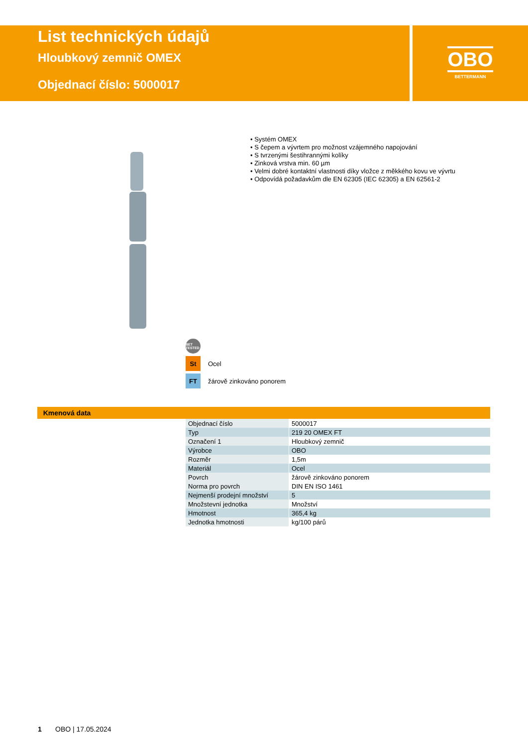List technických údajů
Hloubkový zemnič OMEX
Objednací číslo: 5000017
OBO
BETTERMANN
• Systém OMEX
• S čepem a vývrtem pro možnost vzájemného napojování
• S tvrzenými šestihrannými kolíky
• Zinková vrstva min. 60 µm
• Velmi dobré kontaktní vlastnosti díky vložce z měkkého kovu ve vývrtu
• Odpovídá požadavkům dle EN 62305 (IEC 62305) a EN 62561-2
BET TESTED
St
Ocel
FT
žárově zinkováno ponorem
Kmenová data
| Objednací číslo | 5000017 |
| Typ | 219 20 OMEX FT |
| Označení 1 | Hloubkový zemnič |
| Výrobce | OBO |
| Rozměr | 1,5m |
| Materiál | Ocel |
| Povrch | žárově zinkováno ponorem |
| Norma pro povrch | DIN EN ISO 1461 |
| Nejmenší prodejní množství | 5 |
| Množstevní jednotka | Množství |
| Hmotnost | 365,4 kg |
| Jednotka hmotnosti | kg/100 párů |
1 OBO | 17.05.2024